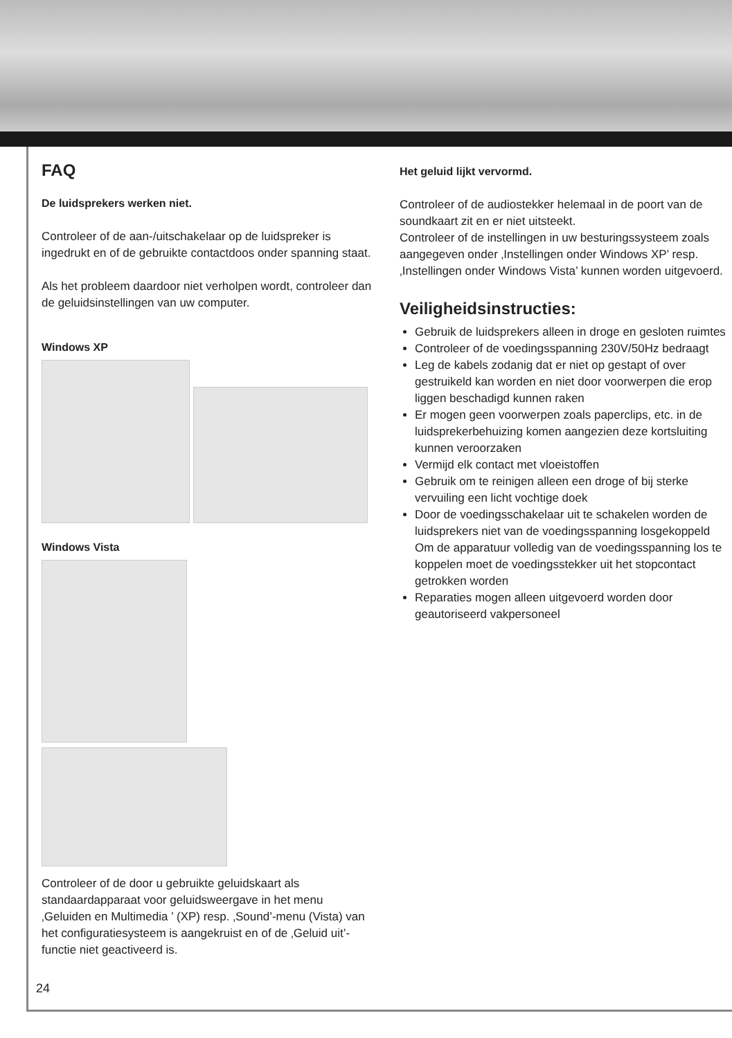FAQ
De luidsprekers werken niet.
Controleer of de aan-/uitschakelaar op de luidspreker is ingedrukt en of de gebruikte contactdoos onder spanning staat.
Als het probleem daardoor niet verholpen wordt, controleer dan de geluidsinstellingen van uw computer.
Windows XP
Windows Vista
Controleer of de door u gebruikte geluidskaart als standaardapparaat voor geluidsweergave in het menu ‚Geluiden en Multimedia ’ (XP) resp. ‚Sound’-menu (Vista) van het configuratiesysteem is aangekruist en of de ‚Geluid uit’-functie niet geactiveerd is.
Het geluid lijkt vervormd.
Controleer of de audiostekker helemaal in de poort van de soundkaart zit en er niet uitsteekt.
Controleer of de instellingen in uw besturingssysteem zoals aangegeven onder ‚Instellingen onder Windows XP’ resp. ‚Instellingen onder Windows Vista’ kunnen worden uitgevoerd.
Veiligheidsinstructies:
Gebruik de luidsprekers alleen in droge en gesloten ruimtes
Controleer of de voedingsspanning 230V/50Hz bedraagt
Leg de kabels zodanig dat er niet op gestapt of over gestruikeld kan worden en niet door voorwerpen die erop liggen beschadigd kunnen raken
Er mogen geen voorwerpen zoals paperclips, etc. in de luidsprekerbehuizing komen aangezien deze kortsluiting kunnen veroorzaken
Vermijd elk contact met vloeistoffen
Gebruik om te reinigen alleen een droge of bij sterke vervuiling een licht vochtige doek
Door de voedingsschakelaar uit te schakelen worden de luidsprekers niet van de voedingsspanning losgekoppeld Om de apparatuur volledig van de voedingsspanning los te koppelen moet de voedingsstekker uit het stopcontact getrokken worden
Reparaties mogen alleen uitgevoerd worden door geautoriseerd vakpersoneel
24